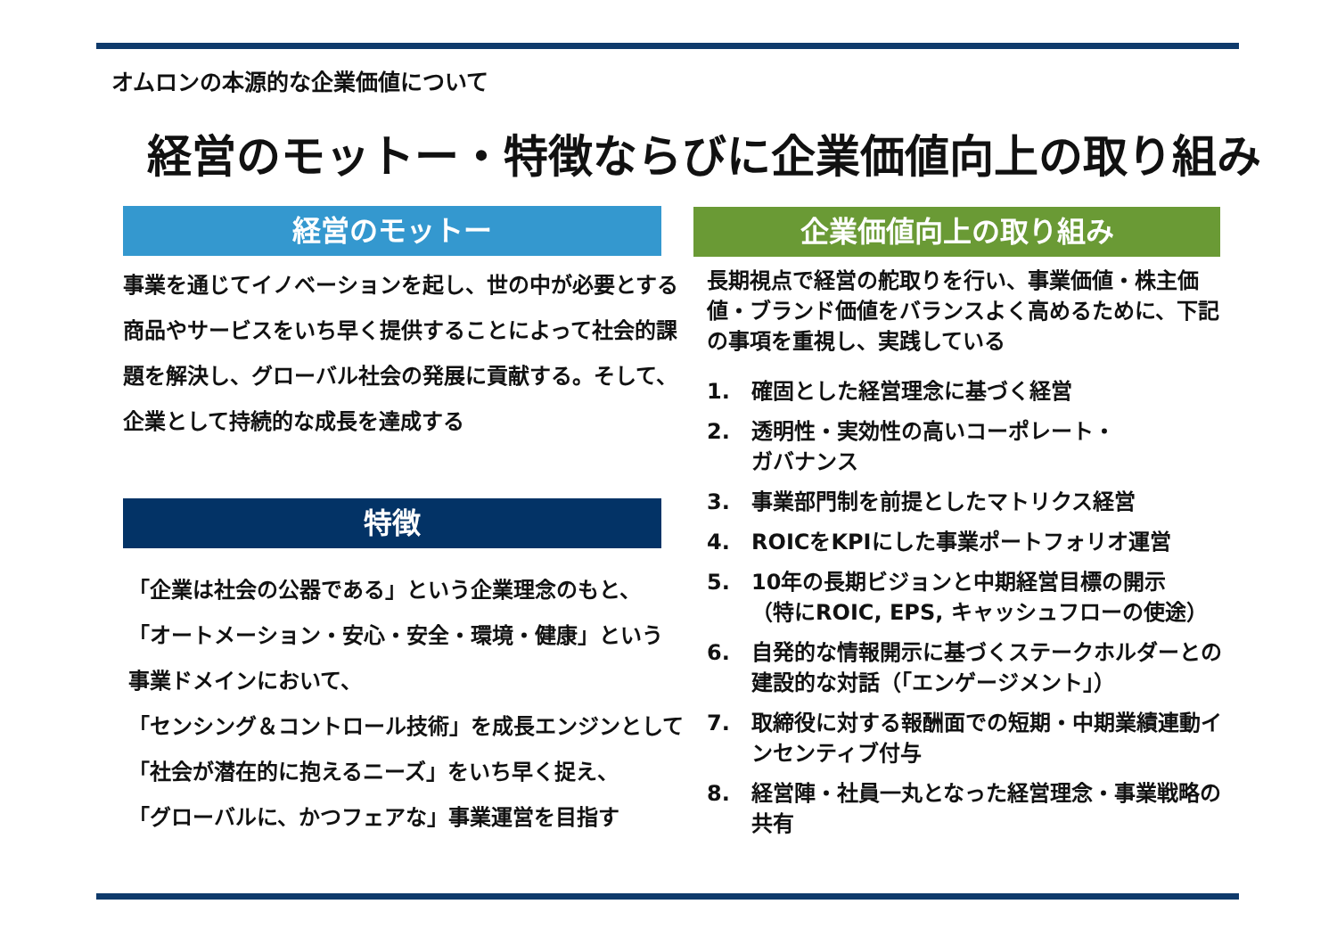オムロンの本源的な企業価値について
経営のモットー・特徴ならびに企業価値向上の取り組み
経営のモットー
事業を通じてイノベーションを起し、世の中が必要とする商品やサービスをいち早く提供することによって社会的課題を解決し、グローバル社会の発展に貢献する。そして、企業として持続的な成長を達成する
特徴
「企業は社会の公器である」という企業理念のもと、
「オートメーション・安心・安全・環境・健康」という
事業ドメインにおいて、
「センシング＆コントロール技術」を成長エンジンとして
「社会が潜在的に抱えるニーズ」をいち早く捉え、
「グローバルに、かつフェアな」事業運営を目指す
企業価値向上の取り組み
長期視点で経営の舵取りを行い、事業価値・株主価値・ブランド価値をバランスよく高めるために、下記の事項を重視し、実践している
1. 確固とした経営理念に基づく経営
2. 透明性・実効性の高いコーポレート・
ガバナンス
3. 事業部門制を前提としたマトリクス経営
4. ROICをKPIにした事業ポートフォリオ運営
5. 10年の長期ビジョンと中期経営目標の開示
（特にROIC, EPS, キャッシュフローの使途）
6. 自発的な情報開示に基づくステークホルダーとの建設的な対話（「エンゲージメント」）
7. 取締役に対する報酬面での短期・中期業績連動インセンティブ付与
8. 経営陣・社員一丸となった経営理念・事業戦略の共有